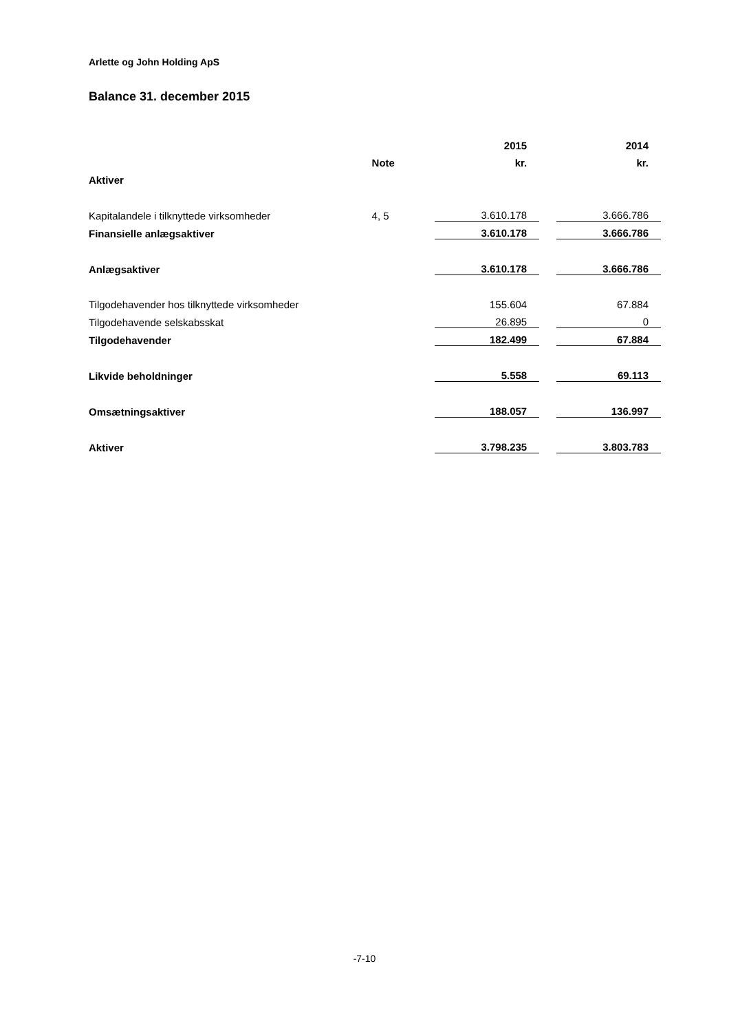Arlette og John Holding ApS
Balance 31. december 2015
| | | | 2015 | | 2014 |
| | Note | | kr. | | kr. |
| Aktiver | | | | | |
| Kapitalandele i tilknyttede virksomheder | 4, 5 | | 3.610.178 | | 3.666.786 |
| Finansielle anlægsaktiver | | | 3.610.178 | | 3.666.786 |
| Anlægsaktiver | | | 3.610.178 | | 3.666.786 |
| Tilgodehavender hos tilknyttede virksomheder | | | 155.604 | | 67.884 |
| Tilgodehavende selskabsskat | | | 26.895 | | 0 |
| Tilgodehavender | | | 182.499 | | 67.884 |
| Likvide beholdninger | | | 5.558 | | 69.113 |
| Omsætningsaktiver | | | 188.057 | | 136.997 |
| Aktiver | | | 3.798.235 | | 3.803.783 |
-7-10